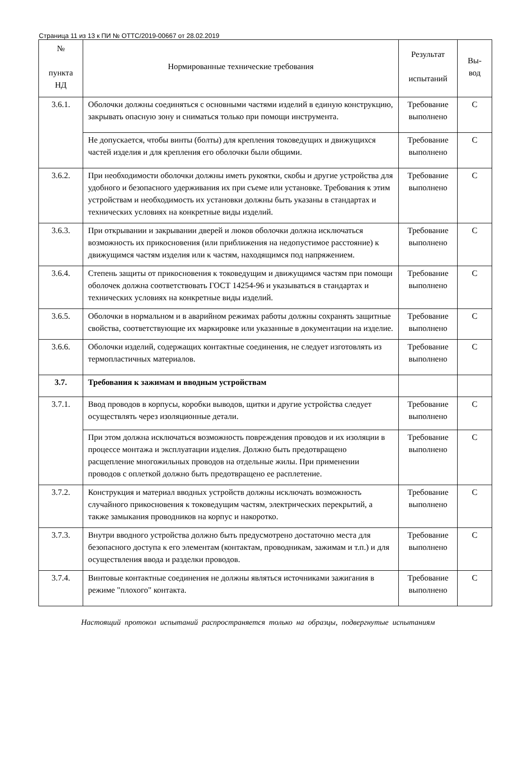Страница 11 из 13 к ПИ № ОТТС/2019-00667 от 28.02.2019
| № пункта НД | Нормированные технические требования | Результат испытаний | Вы- вод |
| --- | --- | --- | --- |
| 3.6.1. | Оболочки должны соединяться с основными частями изделий в единую конструкцию, закрывать опасную зону и сниматься только при помощи инструмента. | Требование выполнено | С |
| | Не допускается, чтобы винты (болты) для крепления токоведущих и движущихся частей изделия и для крепления его оболочки были общими. | Требование выполнено | С |
| 3.6.2. | При необходимости оболочки должны иметь рукоятки, скобы и другие устройства для удобного и безопасного удерживания их при съеме или установке. Требования к этим устройствам и необходимость их установки должны быть указаны в стандартах и технических условиях на конкретные виды изделий. | Требование выполнено | С |
| 3.6.3. | При открывании и закрывании дверей и люков оболочки должна исключаться возможность их прикосновения (или приближения на недопустимое расстояние) к движущимся частям изделия или к частям, находящимся под напряжением. | Требование выполнено | С |
| 3.6.4. | Степень защиты от прикосновения к токоведущим и движущимся частям при помощи оболочек должна соответствовать ГОСТ 14254-96 и указываться в стандартах и технических условиях на конкретные виды изделий. | Требование выполнено | С |
| 3.6.5. | Оболочки в нормальном и в аварийном режимах работы должны сохранять защитные свойства, соответствующие их маркировке или указанные в документации на изделие. | Требование выполнено | С |
| 3.6.6. | Оболочки изделий, содержащих контактные соединения, не следует изготовлять из термопластичных материалов. | Требование выполнено | С |
| 3.7. | Требования к зажимам и вводным устройствам | | |
| 3.7.1. | Ввод проводов в корпусы, коробки выводов, щитки и другие устройства следует осуществлять через изоляционные детали. | Требование выполнено | С |
| | При этом должна исключаться возможность повреждения проводов и их изоляции в процессе монтажа и эксплуатации изделия. Должно быть предотвращено расщепление многожильных проводов на отдельные жилы. При применении проводов с оплеткой должно быть предотвращено ее расплетение. | Требование выполнено | С |
| 3.7.2. | Конструкция и материал вводных устройств должны исключать возможность случайного прикосновения к токоведущим частям, электрических перекрытий, а также замыкания проводников на корпус и накоротко. | Требование выполнено | С |
| 3.7.3. | Внутри вводного устройства должно быть предусмотрено достаточно места для безопасного доступа к его элементам (контактам, проводникам, зажимам и т.п.) и для осуществления ввода и разделки проводов. | Требование выполнено | С |
| 3.7.4. | Винтовые контактные соединения не должны являться источниками зажигания в режиме "плохого" контакта. | Требование выполнено | С |
Настоящий протокол испытаний распространяется только на образцы, подвергнутые испытаниям